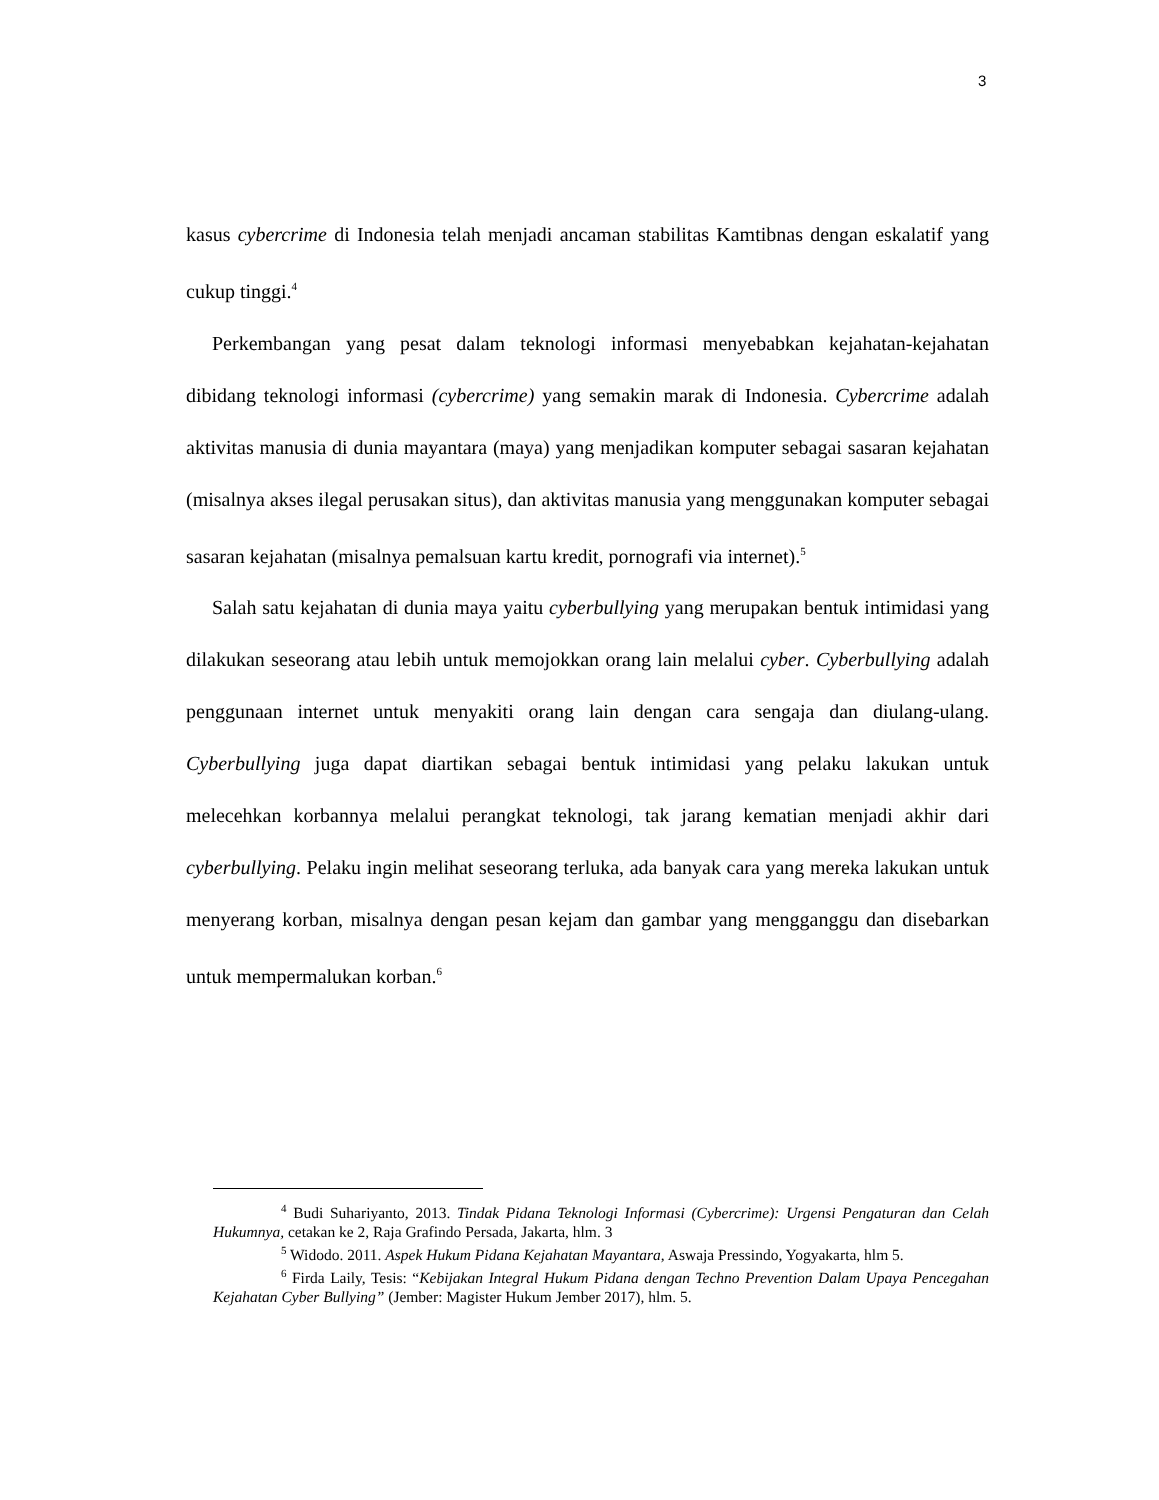3
kasus cybercrime di Indonesia telah menjadi ancaman stabilitas Kamtibnas dengan eskalatif yang cukup tinggi.<sup>4</sup>
Perkembangan yang pesat dalam teknologi informasi menyebabkan kejahatan-kejahatan dibidang teknologi informasi (cybercrime) yang semakin marak di Indonesia. Cybercrime adalah aktivitas manusia di dunia mayantara (maya) yang menjadikan komputer sebagai sasaran kejahatan (misalnya akses ilegal perusakan situs), dan aktivitas manusia yang menggunakan komputer sebagai sasaran kejahatan (misalnya pemalsuan kartu kredit, pornografi via internet).<sup>5</sup>
Salah satu kejahatan di dunia maya yaitu cyberbullying yang merupakan bentuk intimidasi yang dilakukan seseorang atau lebih untuk memojokkan orang lain melalui cyber. Cyberbullying adalah penggunaan internet untuk menyakiti orang lain dengan cara sengaja dan diulang-ulang. Cyberbullying juga dapat diartikan sebagai bentuk intimidasi yang pelaku lakukan untuk melecehkan korbannya melalui perangkat teknologi, tak jarang kematian menjadi akhir dari cyberbullying. Pelaku ingin melihat seseorang terluka, ada banyak cara yang mereka lakukan untuk menyerang korban, misalnya dengan pesan kejam dan gambar yang mengganggu dan disebarkan untuk mempermalukan korban.<sup>6</sup>
<sup>4</sup> Budi Suhariyanto, 2013. Tindak Pidana Teknologi Informasi (Cybercrime): Urgensi Pengaturan dan Celah Hukumnya, cetakan ke 2, Raja Grafindo Persada, Jakarta, hlm. 3
<sup>5</sup> Widodo. 2011. Aspek Hukum Pidana Kejahatan Mayantara, Aswaja Pressindo, Yogyakarta, hlm 5.
<sup>6</sup> Firda Laily, Tesis: “Kebijakan Integral Hukum Pidana dengan Techno Prevention Dalam Upaya Pencegahan Kejahatan Cyber Bullying” (Jember: Magister Hukum Jember 2017), hlm. 5.